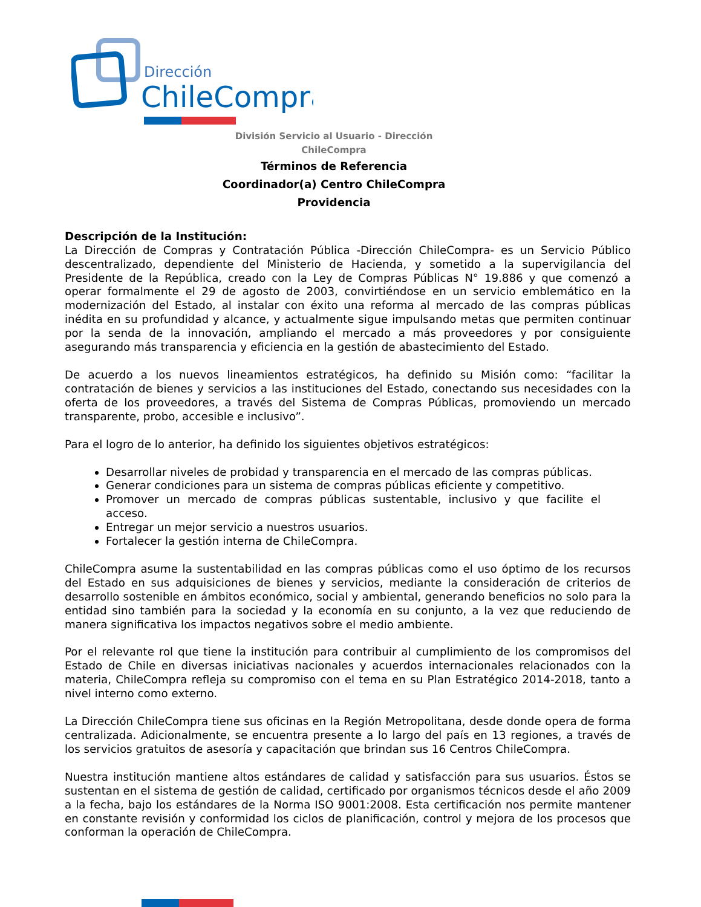Dirección
ChileCompra
División Servicio al Usuario - Dirección ChileCompra
Términos de Referencia
Coordinador(a) Centro ChileCompra Providencia
Descripción de la Institución:
La Dirección de Compras y Contratación Pública -Dirección ChileCompra- es un Servicio Público descentralizado, dependiente del Ministerio de Hacienda, y sometido a la supervigilancia del Presidente de la República, creado con la Ley de Compras Públicas N° 19.886 y que comenzó a operar formalmente el 29 de agosto de 2003, convirtiéndose en un servicio emblemático en la modernización del Estado, al instalar con éxito una reforma al mercado de las compras públicas inédita en su profundidad y alcance, y actualmente sigue impulsando metas que permiten continuar por la senda de la innovación, ampliando el mercado a más proveedores y por consiguiente asegurando más transparencia y eficiencia en la gestión de abastecimiento del Estado.
De acuerdo a los nuevos lineamientos estratégicos, ha definido su Misión como: “facilitar la contratación de bienes y servicios a las instituciones del Estado, conectando sus necesidades con la oferta de los proveedores, a través del Sistema de Compras Públicas, promoviendo un mercado transparente, probo, accesible e inclusivo”.
Para el logro de lo anterior, ha definido los siguientes objetivos estratégicos:
Desarrollar niveles de probidad y transparencia en el mercado de las compras públicas.
Generar condiciones para un sistema de compras públicas eficiente y competitivo.
Promover un mercado de compras públicas sustentable, inclusivo y que facilite el acceso.
Entregar un mejor servicio a nuestros usuarios.
Fortalecer la gestión interna de ChileCompra.
ChileCompra asume la sustentabilidad en las compras públicas como el uso óptimo de los recursos del Estado en sus adquisiciones de bienes y servicios, mediante la consideración de criterios de desarrollo sostenible en ámbitos económico, social y ambiental, generando beneficios no solo para la entidad sino también para la sociedad y la economía en su conjunto, a la vez que reduciendo de manera significativa los impactos negativos sobre el medio ambiente.
Por el relevante rol que tiene la institución para contribuir al cumplimiento de los compromisos del Estado de Chile en diversas iniciativas nacionales y acuerdos internacionales relacionados con la materia, ChileCompra refleja su compromiso con el tema en su Plan Estratégico 2014-2018, tanto a nivel interno como externo.
La Dirección ChileCompra tiene sus oficinas en la Región Metropolitana, desde donde opera de forma centralizada. Adicionalmente, se encuentra presente a lo largo del país en 13 regiones, a través de los servicios gratuitos de asesoría y capacitación que brindan sus 16 Centros ChileCompra.
Nuestra institución mantiene altos estándares de calidad y satisfacción para sus usuarios. Éstos se sustentan en el sistema de gestión de calidad, certificado por organismos técnicos desde el año 2009 a la fecha, bajo los estándares de la Norma ISO 9001:2008. Esta certificación nos permite mantener en constante revisión y conformidad los ciclos de planificación, control y mejora de los procesos que conforman la operación de ChileCompra.